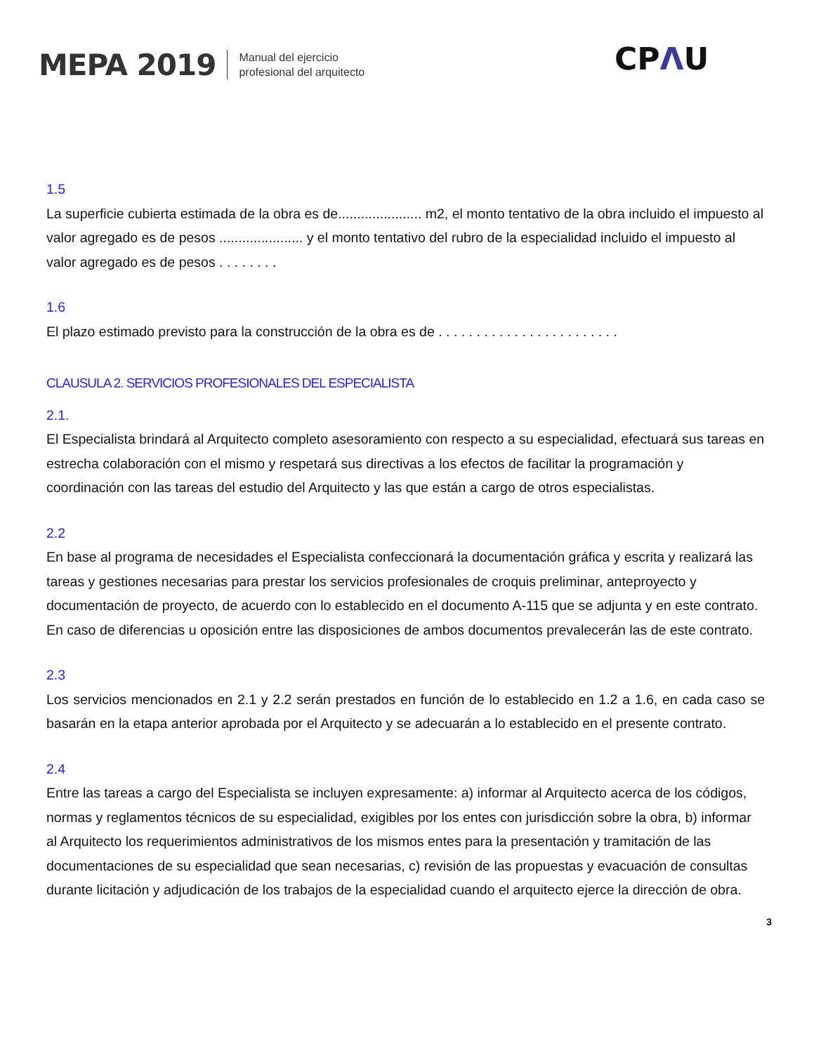MEPA 2019
Manual del ejercicio
profesional del arquitecto
CPΛU
1.5
La superficie cubierta estimada de la obra es de...................... m2, el monto tentativo de la obra incluido el impuesto al valor agregado es de pesos ...................... y el monto tentativo del rubro de la especialidad incluido el impuesto al valor agregado es de pesos . . . . . . . .
1.6
El plazo estimado previsto para la construcción de la obra es de . . . . . . . . . . . . . . . . . . . . . . . .
CLAUSULA 2. SERVICIOS PROFESIONALES DEL ESPECIALISTA
2.1.
El Especialista brindará al Arquitecto completo asesoramiento con respecto a su especialidad, efectuará sus tareas en estrecha colaboración con el mismo y respetará sus directivas a los efectos de facilitar la programación y coordinación con las tareas del estudio del Arquitecto y las que están a cargo de otros especialistas.
2.2
En base al programa de necesidades el Especialista confeccionará la documentación gráfica y escrita y realizará las tareas y gestiones necesarias para prestar los servicios profesionales de croquis preliminar, anteproyecto y documentación de proyecto, de acuerdo con lo establecido en el documento A-115 que se adjunta y en este contrato. En caso de diferencias u oposición entre las disposiciones de ambos documentos prevalecerán las de este contrato.
2.3
Los servicios mencionados en 2.1 y 2.2 serán prestados en función de lo establecido en 1.2 a 1.6, en cada caso se basarán en la etapa anterior aprobada por el Arquitecto y se adecuarán a lo establecido en el presente contrato.
2.4
Entre las tareas a cargo del Especialista se incluyen expresamente: a) informar al Arquitecto acerca de los códigos, normas y reglamentos técnicos de su especialidad, exigibles por los entes con jurisdicción sobre la obra, b) informar al Arquitecto los requerimientos administrativos de los mismos entes para la presentación y tramitación de las documentaciones de su especialidad que sean necesarias, c) revisión de las propuestas y evacuación de consultas durante licitación y adjudicación de los trabajos de la especialidad cuando el arquitecto ejerce la dirección de obra.
3